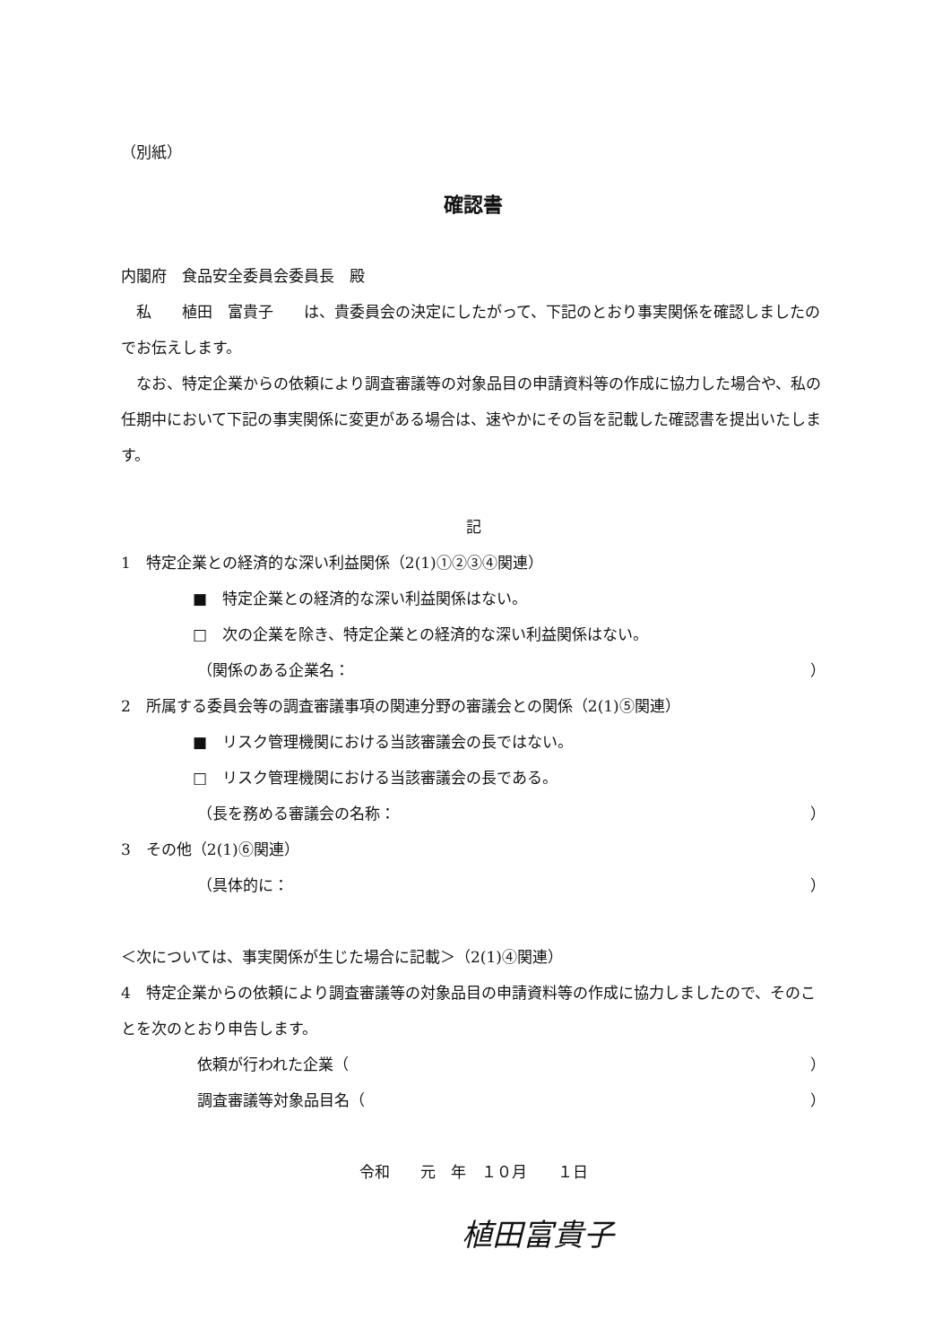（別紙）
確認書
内閣府　食品安全委員会委員長　殿
　私　　植田　富貴子　　は、貴委員会の決定にしたがって、下記のとおり事実関係を確認しましたのでお伝えします。
　なお、特定企業からの依頼により調査審議等の対象品目の申請資料等の作成に協力した場合や、私の任期中において下記の事実関係に変更がある場合は、速やかにその旨を記載した確認書を提出いたします。
記
1　特定企業との経済的な深い利益関係（2(1)①②③④関連）
■　特定企業との経済的な深い利益関係はない。
□　次の企業を除き、特定企業との経済的な深い利益関係はない。
（関係のある企業名： ）
2　所属する委員会等の調査審議事項の関連分野の審議会との関係（2(1)⑤関連）
■　リスク管理機関における当該審議会の長ではない。
□　リスク管理機関における当該審議会の長である。
（長を務める審議会の名称： ）
3　その他（2(1)⑥関連）
（具体的に： ）
＜次については、事実関係が生じた場合に記載＞（2(1)④関連）
4　特定企業からの依頼により調査審議等の対象品目の申請資料等の作成に協力しましたので、そのことを次のとおり申告します。
依頼が行われた企業（ ）
調査審議等対象品目名（ ）
令和　　元　年　１０月　　１日
植田富貴子